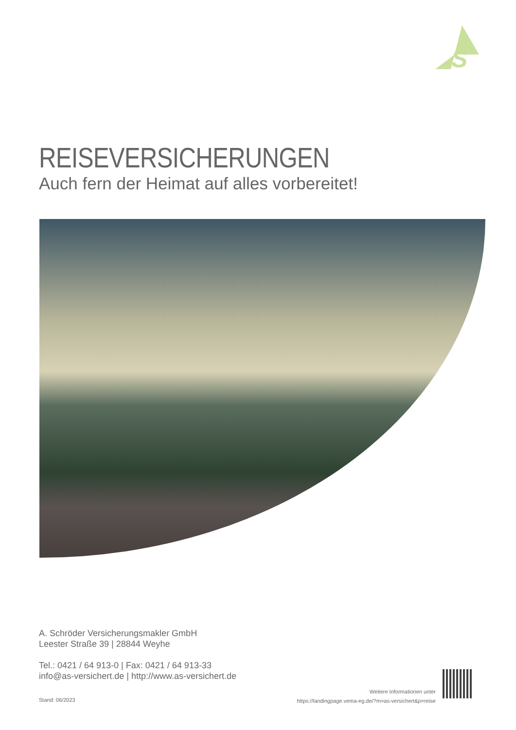S
REISEVERSICHERUNGEN
Auch fern der Heimat auf alles vorbereitet!
A. Schröder Versicherungsmakler GmbH
Leester Straße 39 | 28844 Weyhe
Tel.: 0421 / 64 913-0 | Fax: 0421 / 64 913-33
info@as-versichert.de | http://www.as-versichert.de
Stand: 06/2023
Weitere Informationen unter
https://landingpage.vema-eg.de/?m=as-versichert&p=reise